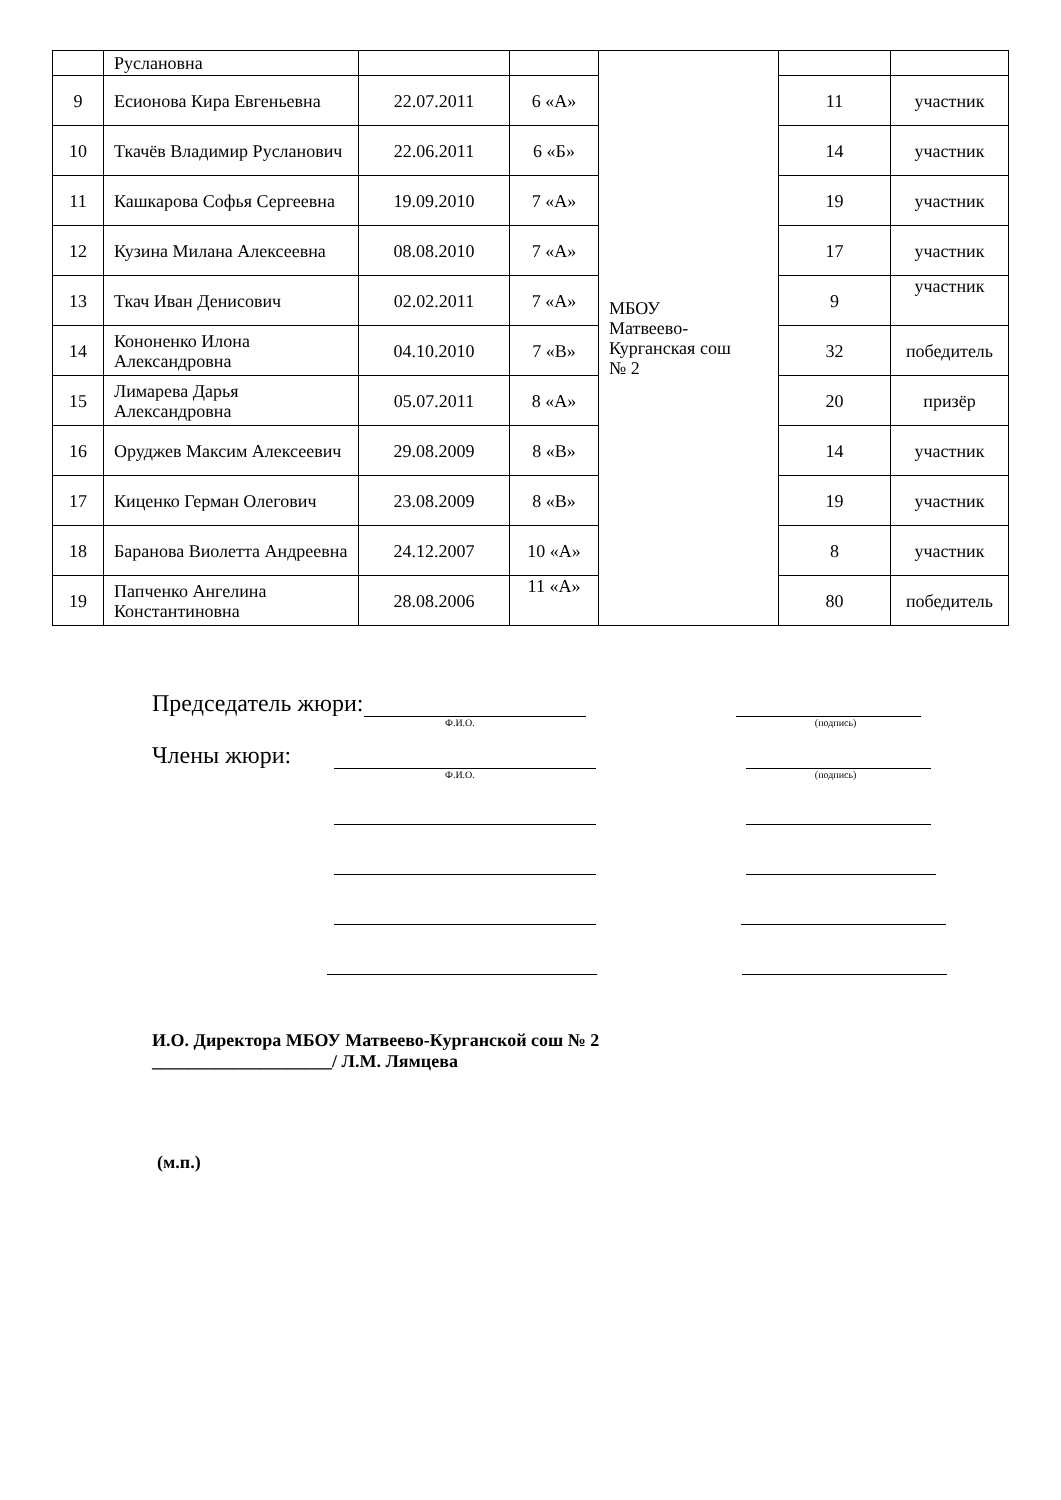| | Руслановна | | | МБОУ Матвеево- Курганская сош № 2 | | |
| 9 | Есионова Кира Евгеньевна | 22.07.2011 | 6 «А» | | 11 | участник |
| 10 | Ткачёв Владимир Русланович | 22.06.2011 | 6 «Б» | | 14 | участник |
| 11 | Кашкарова Софья Сергеевна | 19.09.2010 | 7 «А» | | 19 | участник |
| 12 | Кузина Милана Алексеевна | 08.08.2010 | 7 «А» | | 17 | участник |
| 13 | Ткач Иван Денисович | 02.02.2011 | 7 «А» | | 9 | участник |
| 14 | Кононенко Илона Александровна | 04.10.2010 | 7 «В» | | 32 | победитель |
| 15 | Лимарева Дарья Александровна | 05.07.2011 | 8 «А» | | 20 | призёр |
| 16 | Оруджев Максим Алексеевич | 29.08.2009 | 8 «В» | | 14 | участник |
| 17 | Киценко Герман Олегович | 23.08.2009 | 8 «В» | | 19 | участник |
| 18 | Баранова Виолетта Андреевна | 24.12.2007 | 10 «А» | | 8 | участник |
| 19 | Папченко Ангелина Константиновна | 28.08.2006 | 11 «А» | | 80 | победитель |
Председатель жюри:
Ф.И.О. (подпись)
Члены жюри:
Ф.И.О. (подпись)
И.О. Директора МБОУ Матвеево-Курганской сош № 2
____________________/ Л.М. Лямцева
(м.п.)